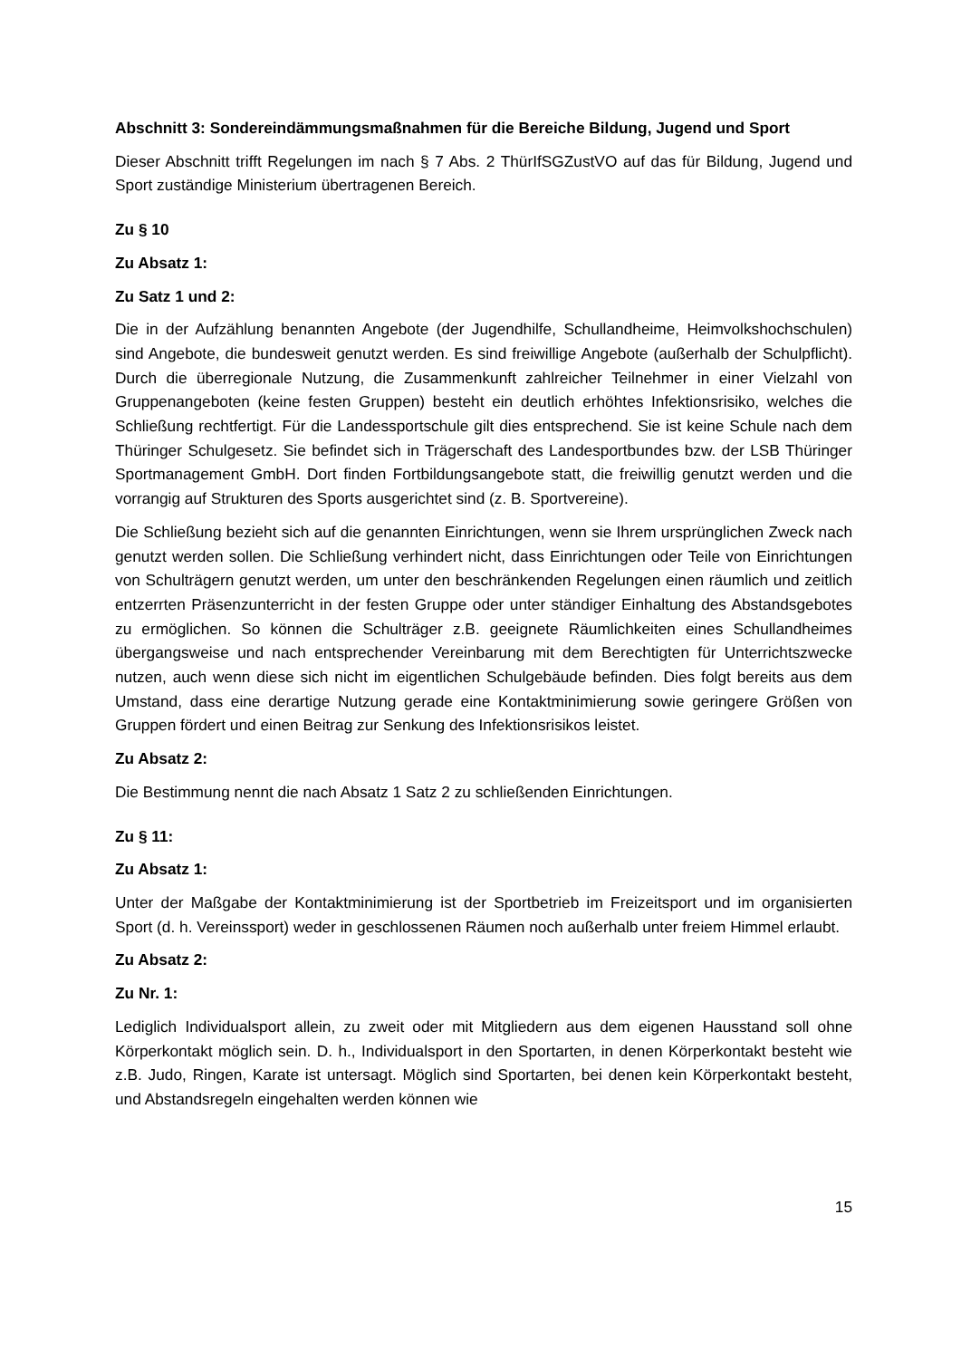Abschnitt 3: Sondereindämmungsmaßnahmen für die Bereiche Bildung, Jugend und Sport
Dieser Abschnitt trifft Regelungen im nach § 7 Abs. 2 ThürIfSGZustVO auf das für Bildung, Jugend und Sport zuständige Ministerium übertragenen Bereich.
Zu § 10
Zu Absatz 1:
Zu Satz 1 und 2:
Die in der Aufzählung benannten Angebote (der Jugendhilfe, Schullandheime, Heimvolkshochschulen) sind Angebote, die bundesweit genutzt werden. Es sind freiwillige Angebote (außerhalb der Schulpflicht). Durch die überregionale Nutzung, die Zusammenkunft zahlreicher Teilnehmer in einer Vielzahl von Gruppenangeboten (keine festen Gruppen) besteht ein deutlich erhöhtes Infektionsrisiko, welches die Schließung rechtfertigt. Für die Landessportschule gilt dies entsprechend. Sie ist keine Schule nach dem Thüringer Schulgesetz. Sie befindet sich in Trägerschaft des Landesportbundes bzw. der LSB Thüringer Sportmanagement GmbH. Dort finden Fortbildungsangebote statt, die freiwillig genutzt werden und die vorrangig auf Strukturen des Sports ausgerichtet sind (z. B. Sportvereine).
Die Schließung bezieht sich auf die genannten Einrichtungen, wenn sie Ihrem ursprünglichen Zweck nach genutzt werden sollen. Die Schließung verhindert nicht, dass Einrichtungen oder Teile von Einrichtungen von Schulträgern genutzt werden, um unter den beschränkenden Regelungen einen räumlich und zeitlich entzerrten Präsenzunterricht in der festen Gruppe oder unter ständiger Einhaltung des Abstandsgebotes zu ermöglichen. So können die Schulträger z.B. geeignete Räumlichkeiten eines Schullandheimes übergangsweise und nach entsprechender Vereinbarung mit dem Berechtigten für Unterrichtszwecke nutzen, auch wenn diese sich nicht im eigentlichen Schulgebäude befinden. Dies folgt bereits aus dem Umstand, dass eine derartige Nutzung gerade eine Kontaktminimierung sowie geringere Größen von Gruppen fördert und einen Beitrag zur Senkung des Infektionsrisikos leistet.
Zu Absatz 2:
Die Bestimmung nennt die nach Absatz 1 Satz 2 zu schließenden Einrichtungen.
Zu § 11:
Zu Absatz 1:
Unter der Maßgabe der Kontaktminimierung ist der Sportbetrieb im Freizeitsport und im organisierten Sport (d. h. Vereinssport) weder in geschlossenen Räumen noch außerhalb unter freiem Himmel erlaubt.
Zu Absatz 2:
Zu Nr. 1:
Lediglich Individualsport allein, zu zweit oder mit Mitgliedern aus dem eigenen Hausstand soll ohne Körperkontakt möglich sein. D. h., Individualsport in den Sportarten, in denen Körperkontakt besteht wie z.B. Judo, Ringen, Karate ist untersagt. Möglich sind Sportarten, bei denen kein Körperkontakt besteht, und Abstandsregeln eingehalten werden können wie
15